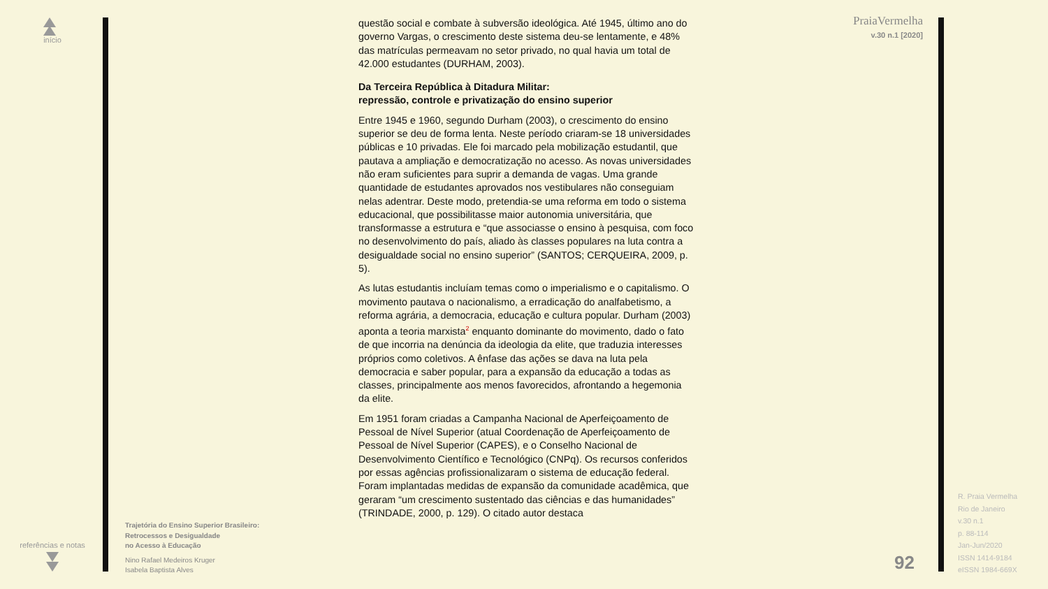início
referências e notas
Trajetória do Ensino Superior Brasileiro:
Retrocessos e Desigualdade
no Acesso à Educação
Nino Rafael Medeiros Kruger
Isabela Baptista Alves
questão social e combate à subversão ideológica. Até 1945, último ano do governo Vargas, o crescimento deste sistema deu-se lentamente, e 48% das matrículas permeavam no setor privado, no qual havia um total de 42.000 estudantes (DURHAM, 2003).
Da Terceira República à Ditadura Militar:
repressão, controle e privatização do ensino superior
Entre 1945 e 1960, segundo Durham (2003), o crescimento do ensino superior se deu de forma lenta. Neste período criaram-se 18 universidades públicas e 10 privadas. Ele foi marcado pela mobilização estudantil, que pautava a ampliação e democratização no acesso. As novas universidades não eram suficientes para suprir a demanda de vagas. Uma grande quantidade de estudantes aprovados nos vestibulares não conseguiam nelas adentrar. Deste modo, pretendia-se uma reforma em todo o sistema educacional, que possibilitasse maior autonomia universitária, que transformasse a estrutura e “que associasse o ensino à pesquisa, com foco no desenvolvimento do país, aliado às classes populares na luta contra a desigualdade social no ensino superior” (SANTOS; CERQUEIRA, 2009, p. 5).
As lutas estudantis incluíam temas como o imperialismo e o capitalismo. O movimento pautava o nacionalismo, a erradicação do analfabetismo, a reforma agrária, a democracia, educação e cultura popular. Durham (2003) aponta a teoria marxista<sup>2</sup> enquanto dominante do movimento, dado o fato de que incorria na denúncia da ideologia da elite, que traduzia interesses próprios como coletivos. A ênfase das ações se dava na luta pela democracia e saber popular, para a expansão da educação a todas as classes, principalmente aos menos favorecidos, afrontando a hegemonia da elite.
Em 1951 foram criadas a Campanha Nacional de Aperfeiçoamento de Pessoal de Nível Superior (atual Coordenação de Aperfeiçoamento de Pessoal de Nível Superior (CAPES), e o Conselho Nacional de Desenvolvimento Científico e Tecnológico (CNPq). Os recursos conferidos por essas agências profissionalizaram o sistema de educação federal. Foram implantadas medidas de expansão da comunidade acadêmica, que geraram “um crescimento sustentado das ciências e das humanidades” (TRINDADE, 2000, p. 129). O citado autor destaca
PraiaVermelha
v.30 n.1 [2020]
92
R. Praia Vermelha
Rio de Janeiro
v.30 n.1
p. 88-114
Jan-Jun/2020
ISSN 1414-9184
eISSN 1984-669X